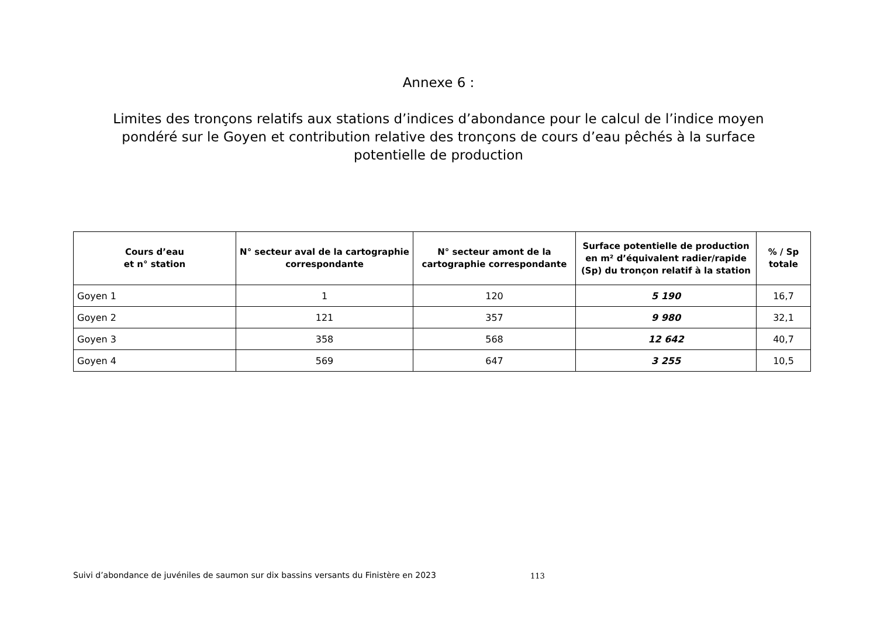Annexe 6 :
Limites des tronçons relatifs aux stations d’indices d’abondance pour le calcul de l’indice moyen pondéré sur le Goyen et contribution relative des tronçons de cours d’eau pêchés à la surface potentielle de production
| Cours d’eau et n° station | N° secteur aval de la cartographie correspondante | N° secteur amont de la cartographie correspondante | Surface potentielle de production en m² d’équivalent radier/rapide (Sp) du tronçon relatif à la station | % / Sp totale |
| --- | --- | --- | --- | --- |
| Goyen 1 | 1 | 120 | 5 190 | 16,7 |
| Goyen 2 | 121 | 357 | 9 980 | 32,1 |
| Goyen 3 | 358 | 568 | 12 642 | 40,7 |
| Goyen 4 | 569 | 647 | 3 255 | 10,5 |
Suivi d’abondance de juvéniles de saumon sur dix bassins versants du Finistère en 2023
113